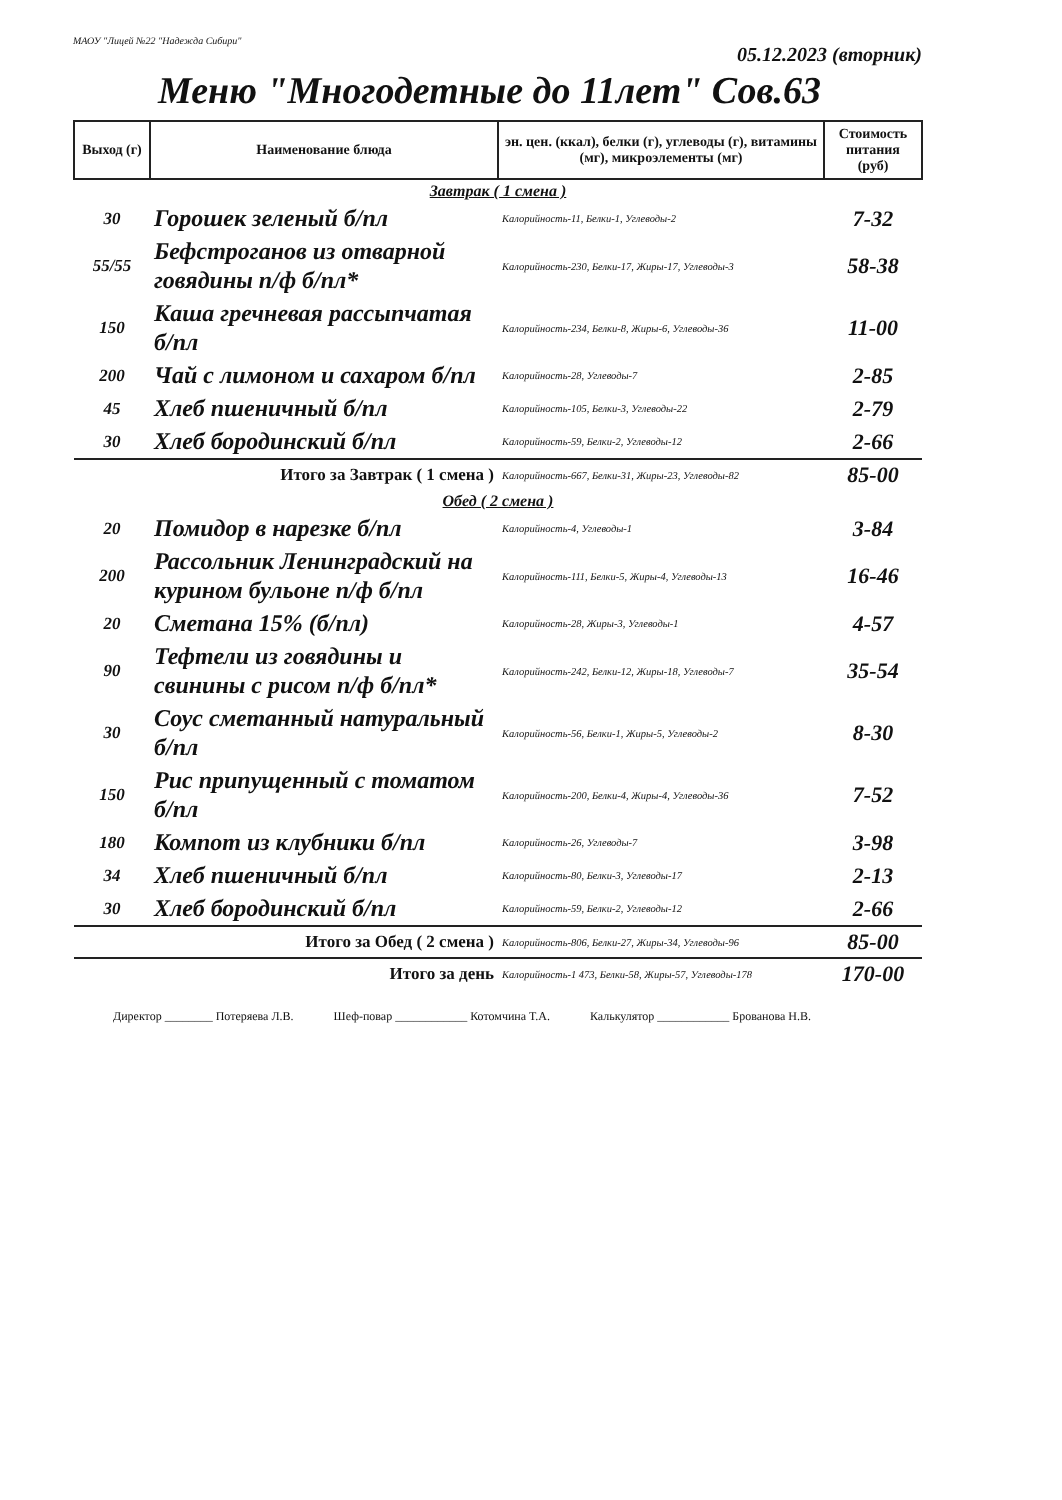МАОУ "Лицей №22 "Надежда Сибири" 05.12.2023 (вторник)
Меню "Многодетные до 11лет" Сов.63
| Выход (г) | Наименование блюда | эн. цен. (ккал), белки (г), углеводы (г), витамины (мг), микроэлементы (мг) | Стоимость питания (руб) |
| --- | --- | --- | --- |
| Завтрак ( 1 смена ) | | | |
| 30 | Горошек зеленый б/пл | Калорийность-11, Белки-1, Углеводы-2 | 7-32 |
| 55/55 | Бефстроганов из отварной говядины п/ф б/пл* | Калорийность-230, Белки-17, Жиры-17, Углеводы-3 | 58-38 |
| 150 | Каша гречневая рассыпчатая б/пл | Калорийность-234, Белки-8, Жиры-6, Углеводы-36 | 11-00 |
| 200 | Чай с лимоном и сахаром б/пл | Калорийность-28, Углеводы-7 | 2-85 |
| 45 | Хлеб пшеничный б/пл | Калорийность-105, Белки-3, Углеводы-22 | 2-79 |
| 30 | Хлеб бородинский б/пл | Калорийность-59, Белки-2, Углеводы-12 | 2-66 |
| Итого за Завтрак ( 1 смена ) | | Калорийность-667, Белки-31, Жиры-23, Углеводы-82 | 85-00 |
| Обед ( 2 смена ) | | | |
| 20 | Помидор в нарезке б/пл | Калорийность-4, Углеводы-1 | 3-84 |
| 200 | Рассольник Ленинградский на курином бульоне п/ф б/пл | Калорийность-111, Белки-5, Жиры-4, Углеводы-13 | 16-46 |
| 20 | Сметана 15% (б/пл) | Калорийность-28, Жиры-3, Углеводы-1 | 4-57 |
| 90 | Тефтели из говядины и свинины с рисом п/ф б/пл* | Калорийность-242, Белки-12, Жиры-18, Углеводы-7 | 35-54 |
| 30 | Соус сметанный натуральный б/пл | Калорийность-56, Белки-1, Жиры-5, Углеводы-2 | 8-30 |
| 150 | Рис припущенный с томатом б/пл | Калорийность-200, Белки-4, Жиры-4, Углеводы-36 | 7-52 |
| 180 | Компот из клубники б/пл | Калорийность-26, Углеводы-7 | 3-98 |
| 34 | Хлеб пшеничный б/пл | Калорийность-80, Белки-3, Углеводы-17 | 2-13 |
| 30 | Хлеб бородинский б/пл | Калорийность-59, Белки-2, Углеводы-12 | 2-66 |
| Итого за Обед ( 2 смена ) | | Калорийность-806, Белки-27, Жиры-34, Углеводы-96 | 85-00 |
| Итого за день | | Калорийность-1 473, Белки-58, Жиры-57, Углеводы-178 | 170-00 |
Директор ________ Потеряева Л.В. Шеф-повар ____________ Котомчина Т.А. Калькулятор ____________ Брованова Н.В.